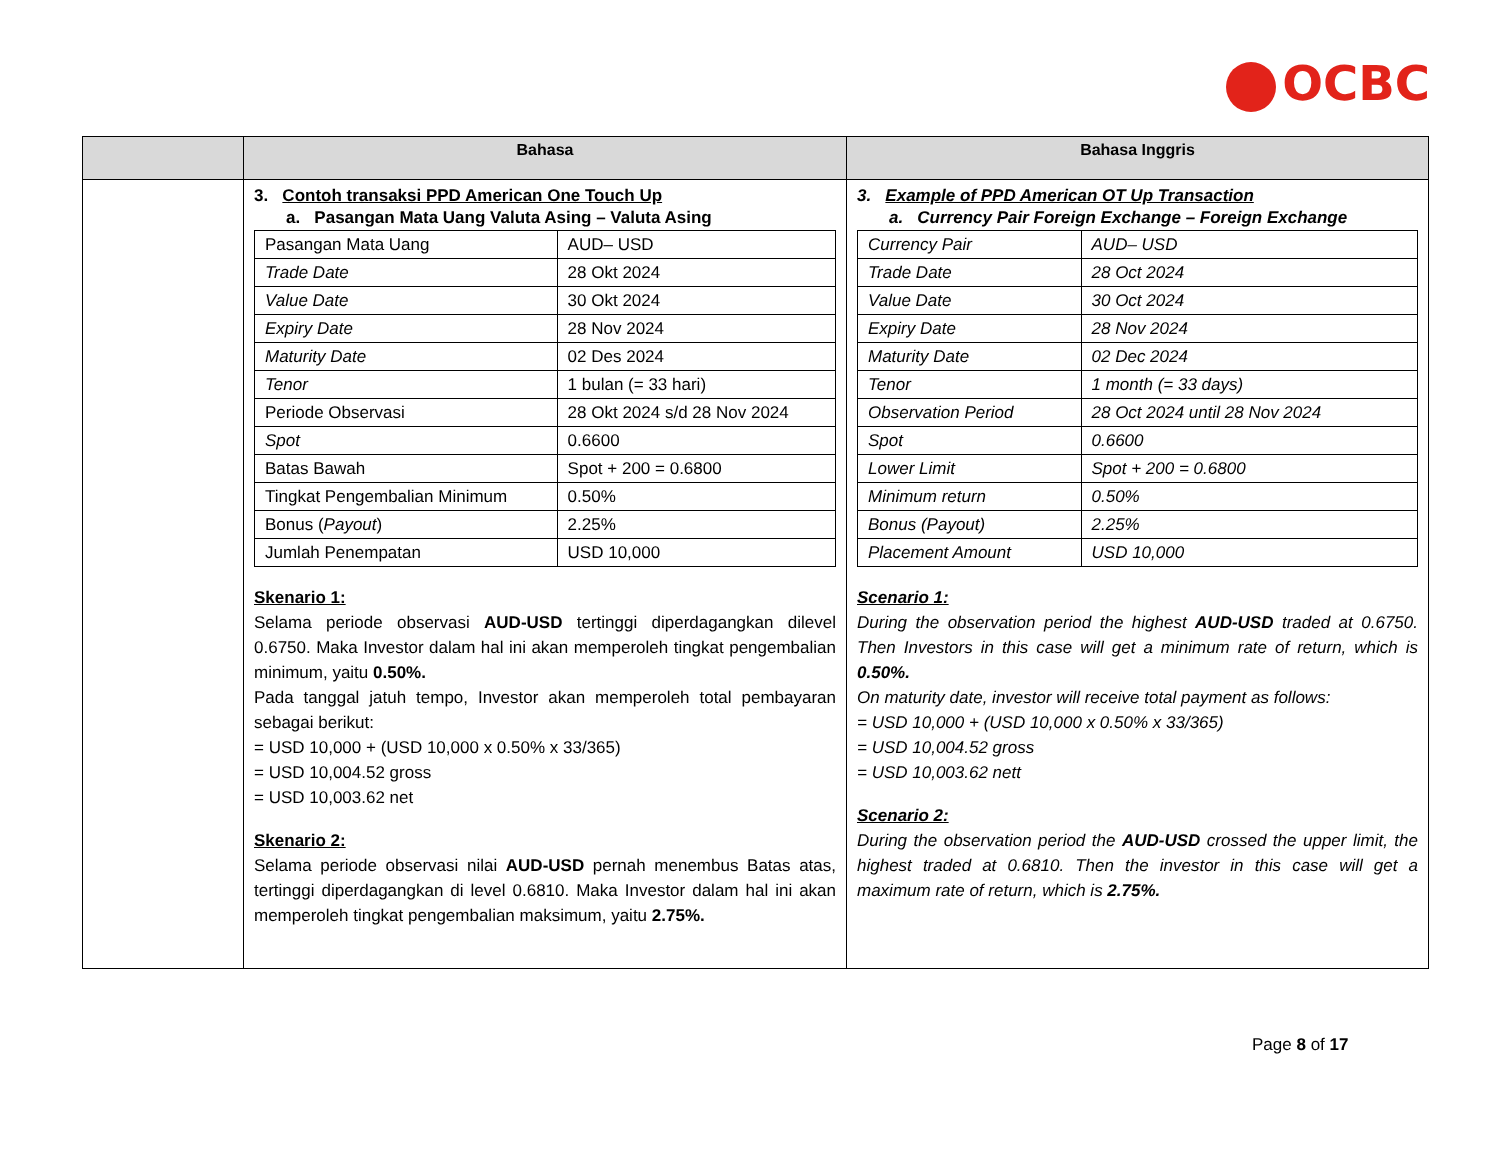OCBC
| | Bahasa | Bahasa Inggris |
| --- | --- | --- |
| | 3. Contoh transaksi PPD American One Touch Up a. Pasangan Mata Uang Valuta Asing – Valuta Asing / Pasangan Mata Uang / AUD– USD / / Trade Date / 28 Okt 2024 / / Value Date / 30 Okt 2024 / / Expiry Date / 28 Nov 2024 / / Maturity Date / 02 Des 2024 / / Tenor / 1 bulan (= 33 hari) / / Periode Observasi / 28 Okt 2024 s/d 28 Nov 2024 / / Spot / 0.6600 / / Batas Bawah / Spot + 200 = 0.6800 / / Tingkat Pengembalian Minimum / 0.50% / / Bonus ( Payout ) / 2.25% / / Jumlah Penempatan / USD 10,000 / Skenario 1: Selama periode observasi AUD-USD tertinggi diperdagangkan dilevel 0.6750. Maka Investor dalam hal ini akan memperoleh tingkat pengembalian minimum, yaitu 0.50%. Pada tanggal jatuh tempo, Investor akan memperoleh total pembayaran sebagai berikut: = USD 10,000 + (USD 10,000 x 0.50% x 33/365) = USD 10,004.52 gross = USD 10,003.62 net Skenario 2: Selama periode observasi nilai AUD-USD pernah menembus Batas atas, tertinggi diperdagangkan di level 0.6810. Maka Investor dalam hal ini akan memperoleh tingkat pengembalian maksimum, yaitu 2.75%. | 3. Example of PPD American OT Up Transaction a. Currency Pair Foreign Exchange – Foreign Exchange / Currency Pair / AUD– USD / / Trade Date / 28 Oct 2024 / / Value Date / 30 Oct 2024 / / Expiry Date / 28 Nov 2024 / / Maturity Date / 02 Dec 2024 / / Tenor / 1 month (= 33 days) / / Observation Period / 28 Oct 2024 until 28 Nov 2024 / / Spot / 0.6600 / / Lower Limit / Spot + 200 = 0.6800 / / Minimum return / 0.50% / / Bonus (Payout) / 2.25% / / Placement Amount / USD 10,000 / Scenario 1: During the observation period the highest AUD-USD traded at 0.6750. Then Investors in this case will get a minimum rate of return, which is 0.50%. On maturity date, investor will receive total payment as follows: = USD 10,000 + (USD 10,000 x 0.50% x 33/365) = USD 10,004.52 gross = USD 10,003.62 nett Scenario 2: During the observation period the AUD-USD crossed the upper limit, the highest traded at 0.6810. Then the investor in this case will get a maximum rate of return, which is 2.75%. |
Page 8 of 17